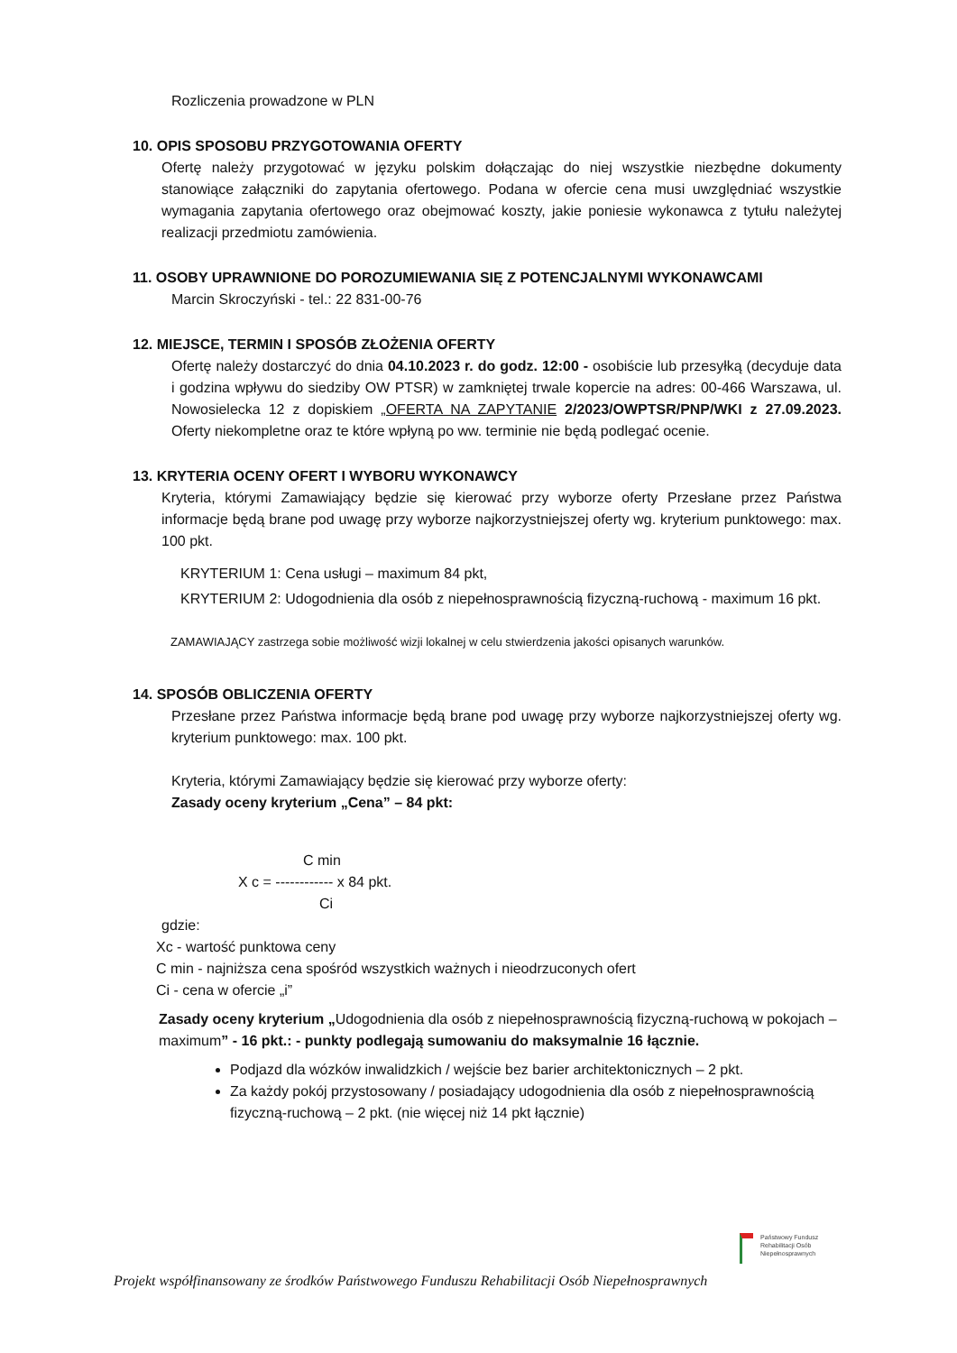Rozliczenia prowadzone w PLN
10. OPIS SPOSOBU PRZYGOTOWANIA OFERTY
Ofertę należy przygotować w języku polskim dołączając do niej wszystkie niezbędne dokumenty stanowiące załączniki do zapytania ofertowego. Podana w ofercie cena musi uwzględniać wszystkie wymagania zapytania ofertowego oraz obejmować koszty, jakie poniesie wykonawca z tytułu należytej realizacji przedmiotu zamówienia.
11. OSOBY UPRAWNIONE DO POROZUMIEWANIA SIĘ Z POTENCJALNYMI WYKONAWCAMI
Marcin Skroczyński - tel.: 22 831-00-76
12. MIEJSCE, TERMIN I SPOSÓB ZŁOŻENIA OFERTY
Ofertę należy dostarczyć do dnia 04.10.2023 r. do godz. 12:00 - osobiście lub przesyłką (decyduje data i godzina wpływu do siedziby OW PTSR) w zamkniętej trwale kopercie na adres: 00-466 Warszawa, ul. Nowosielecka 12 z dopiskiem „OFERTA NA ZAPYTANIE 2/2023/OWPTSR/PNP/WKI z 27.09.2023. Oferty niekompletne oraz te które wpłyną po ww. terminie nie będą podlegać ocenie.
13. KRYTERIA OCENY OFERT I WYBORU WYKONAWCY
Kryteria, którymi Zamawiający będzie się kierować przy wyborze oferty Przesłane przez Państwa informacje będą brane pod uwagę przy wyborze najkorzystniejszej oferty wg. kryterium punktowego: max. 100 pkt.
KRYTERIUM 1: Cena usługi – maximum 84 pkt,
KRYTERIUM 2: Udogodnienia dla osób z niepełnosprawnością fizyczną-ruchową - maximum 16 pkt.
ZAMAWIAJĄCY zastrzega sobie możliwość wizji lokalnej w celu stwierdzenia jakości opisanych warunków.
14. SPOSÓB OBLICZENIA OFERTY
Przesłane przez Państwa informacje będą brane pod uwagę przy wyborze najkorzystniejszej oferty wg. kryterium punktowego: max. 100 pkt.
Kryteria, którymi Zamawiający będzie się kierować przy wyborze oferty:
Zasady oceny kryterium „Cena” – 84 pkt:
C min
X c = ------------ x 84 pkt.
Ci
gdzie:
Xc - wartość punktowa ceny
C min - najniższa cena spośród wszystkich ważnych i nieodrzuconych ofert
Ci - cena w ofercie „i”
Zasady oceny kryterium „Udogodnienia dla osób z niepełnosprawnością fizyczną-ruchową w pokojach – maximum” - 16 pkt.: - punkty podlegają sumowaniu do maksymalnie 16 łącznie.
Podjazd dla wózków inwalidzkich / wejście bez barier architektonicznych – 2 pkt.
Za każdy pokój przystosowany / posiadający udogodnienia dla osób z niepełnosprawnością fizyczną-ruchową – 2 pkt. (nie więcej niż 14 pkt łącznie)
Państwowy Fundusz
Rehabilitacji Osób
Niepełnosprawnych
Projekt współfinansowany ze środków Państwowego Funduszu Rehabilitacji Osób Niepełnosprawnych